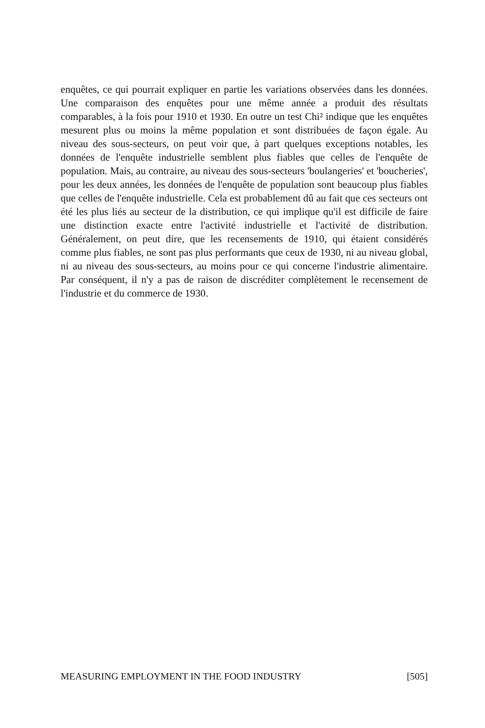enquêtes, ce qui pourrait expliquer en partie les variations observées dans les données. Une comparaison des enquêtes pour une même année a produit des résultats comparables, à la fois pour 1910 et 1930. En outre un test Chi² indique que les enquêtes mesurent plus ou moins la même population et sont distribuées de façon égale. Au niveau des sous-secteurs, on peut voir que, à part quelques exceptions notables, les données de l'enquête industrielle semblent plus fiables que celles de l'enquête de population. Mais, au contraire, au niveau des sous-secteurs 'boulangeries' et 'boucheries', pour les deux années, les données de l'enquête de population sont beaucoup plus fiables que celles de l'enquête industrielle. Cela est probablement dû au fait que ces secteurs ont été les plus liés au secteur de la distribution, ce qui implique qu'il est difficile de faire une distinction exacte entre l'activité industrielle et l'activité de distribution. Généralement, on peut dire, que les recensements de 1910, qui étaient considérés comme plus fiables, ne sont pas plus performants que ceux de 1930, ni au niveau global, ni au niveau des sous-secteurs, au moins pour ce qui concerne l'industrie alimentaire. Par conséquent, il n'y a pas de raison de discréditer complètement le recensement de l'industrie et du commerce de 1930.
MEASURING EMPLOYMENT IN THE FOOD INDUSTRY [505]